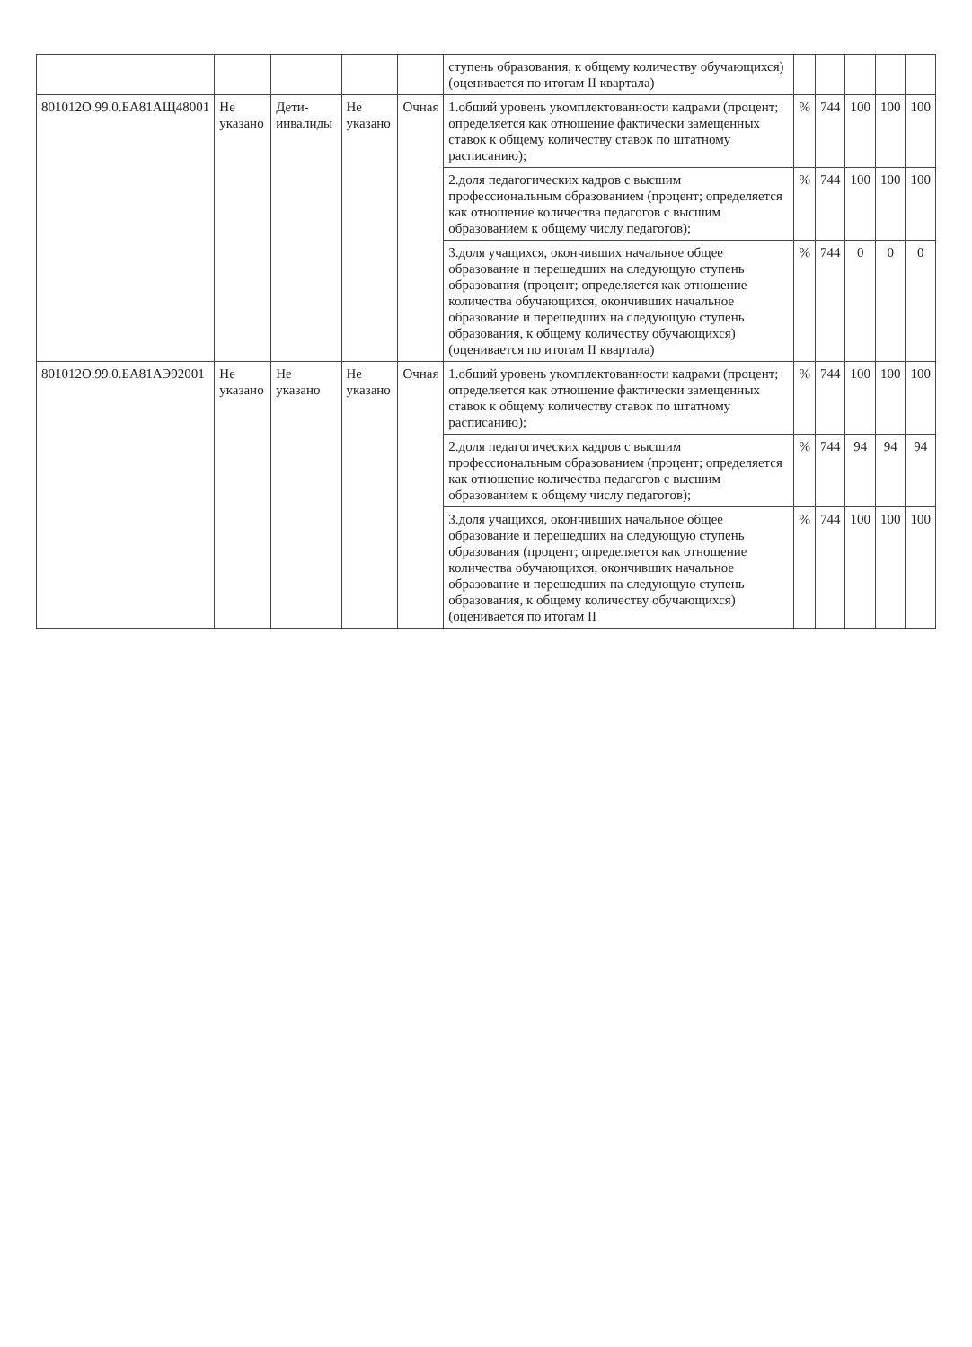| | | | | | ступень образования, к общему количеству обучающихся) (оценивается по итогам II квартала) | | | | | |
| 801012О.99.0.БА81АЩ48001 | Не указано | Дети-инвалиды | Не указано | Очная | 1.общий уровень укомплектованности кадрами (процент; определяется как отношение фактически замещенных ставок к общему количеству ставок по штатному расписанию); | % | 744 | 100 | 100 | 100 |
| | | | | | 2.доля педагогических кадров с высшим профессиональным образованием (процент; определяется как отношение количества педагогов с высшим образованием к общему числу педагогов); | % | 744 | 100 | 100 | 100 |
| | | | | | 3.доля учащихся, окончивших начальное общее образование и перешедших на следующую ступень образования (процент; определяется как отношение количества обучающихся, окончивших начальное образование и перешедших на следующую ступень образования, к общему количеству обучающихся) (оценивается по итогам II квартала) | % | 744 | 0 | 0 | 0 |
| 801012О.99.0.БА81АЭ92001 | Не указано | Не указано | Не указано | Очная | 1.общий уровень укомплектованности кадрами (процент; определяется как отношение фактически замещенных ставок к общему количеству ставок по штатному расписанию); | % | 744 | 100 | 100 | 100 |
| | | | | | 2.доля педагогических кадров с высшим профессиональным образованием (процент; определяется как отношение количества педагогов с высшим образованием к общему числу педагогов); | % | 744 | 94 | 94 | 94 |
| | | | | | 3.доля учащихся, окончивших начальное общее образование и перешедших на следующую ступень образования (процент; определяется как отношение количества обучающихся, окончивших начальное образование и перешедших на следующую ступень образования, к общему количеству обучающихся) (оценивается по итогам II | % | 744 | 100 | 100 | 100 |